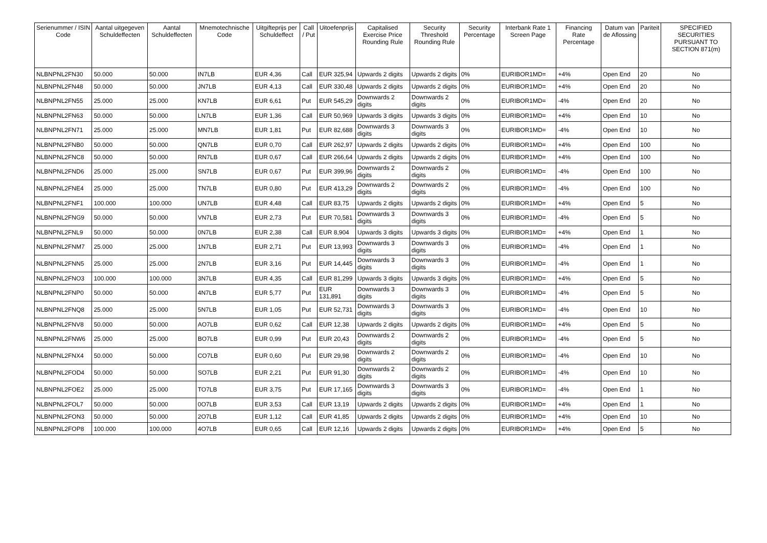| Serienummer / ISIN Code | Aantal uitgegeven Schuldeffecten | Aantal Schuldeffecten | Mnemotechnische Code | Uitgifteprijs per Schuldeffect | Call / Put | Uitoefenprijs | Capitalised Exercise Price Rounding Rule | Security Threshold Rounding Rule | Security Percentage | Interbank Rate 1 Screen Page | Financing Rate Percentage | Datum van de Aflossing | Pariteit | SPECIFIED SECURITIES PURSUANT TO SECTION 871(m) |
| --- | --- | --- | --- | --- | --- | --- | --- | --- | --- | --- | --- | --- | --- | --- |
| NLBNPNL2FN30 | 50.000 | 50.000 | IN7LB | EUR 4,36 | Call | EUR 325,94 | Upwards 2 digits | Upwards 2 digits | 0% | EURIBOR1MD= | +4% | Open End | 20 | No |
| NLBNPNL2FN48 | 50.000 | 50.000 | JN7LB | EUR 4,13 | Call | EUR 330,48 | Upwards 2 digits | Upwards 2 digits | 0% | EURIBOR1MD= | +4% | Open End | 20 | No |
| NLBNPNL2FN55 | 25.000 | 25.000 | KN7LB | EUR 6,61 | Put | EUR 545,29 | Downwards 2 digits | Downwards 2 digits | 0% | EURIBOR1MD= | -4% | Open End | 20 | No |
| NLBNPNL2FN63 | 50.000 | 50.000 | LN7LB | EUR 1,36 | Call | EUR 50,969 | Upwards 3 digits | Upwards 3 digits | 0% | EURIBOR1MD= | +4% | Open End | 10 | No |
| NLBNPNL2FN71 | 25.000 | 25.000 | MN7LB | EUR 1,81 | Put | EUR 82,688 | Downwards 3 digits | Downwards 3 digits | 0% | EURIBOR1MD= | -4% | Open End | 10 | No |
| NLBNPNL2FNB0 | 50.000 | 50.000 | QN7LB | EUR 0,70 | Call | EUR 262,97 | Upwards 2 digits | Upwards 2 digits | 0% | EURIBOR1MD= | +4% | Open End | 100 | No |
| NLBNPNL2FNC8 | 50.000 | 50.000 | RN7LB | EUR 0,67 | Call | EUR 266,64 | Upwards 2 digits | Upwards 2 digits | 0% | EURIBOR1MD= | +4% | Open End | 100 | No |
| NLBNPNL2FND6 | 25.000 | 25.000 | SN7LB | EUR 0,67 | Put | EUR 399,96 | Downwards 2 digits | Downwards 2 digits | 0% | EURIBOR1MD= | -4% | Open End | 100 | No |
| NLBNPNL2FNE4 | 25.000 | 25.000 | TN7LB | EUR 0,80 | Put | EUR 413,29 | Downwards 2 digits | Downwards 2 digits | 0% | EURIBOR1MD= | -4% | Open End | 100 | No |
| NLBNPNL2FNF1 | 100.000 | 100.000 | UN7LB | EUR 4,48 | Call | EUR 83,75 | Upwards 2 digits | Upwards 2 digits | 0% | EURIBOR1MD= | +4% | Open End | 5 | No |
| NLBNPNL2FNG9 | 50.000 | 50.000 | VN7LB | EUR 2,73 | Put | EUR 70,581 | Downwards 3 digits | Downwards 3 digits | 0% | EURIBOR1MD= | -4% | Open End | 5 | No |
| NLBNPNL2FNL9 | 50.000 | 50.000 | 0N7LB | EUR 2,38 | Call | EUR 8,904 | Upwards 3 digits | Upwards 3 digits | 0% | EURIBOR1MD= | +4% | Open End | 1 | No |
| NLBNPNL2FNM7 | 25.000 | 25.000 | 1N7LB | EUR 2,71 | Put | EUR 13,993 | Downwards 3 digits | Downwards 3 digits | 0% | EURIBOR1MD= | -4% | Open End | 1 | No |
| NLBNPNL2FNN5 | 25.000 | 25.000 | 2N7LB | EUR 3,16 | Put | EUR 14,445 | Downwards 3 digits | Downwards 3 digits | 0% | EURIBOR1MD= | -4% | Open End | 1 | No |
| NLBNPNL2FNO3 | 100.000 | 100.000 | 3N7LB | EUR 4,35 | Call | EUR 81,299 | Upwards 3 digits | Upwards 3 digits | 0% | EURIBOR1MD= | +4% | Open End | 5 | No |
| NLBNPNL2FNP0 | 50.000 | 50.000 | 4N7LB | EUR 5,77 | Put | EUR 131,891 | Downwards 3 digits | Downwards 3 digits | 0% | EURIBOR1MD= | -4% | Open End | 5 | No |
| NLBNPNL2FNQ8 | 25.000 | 25.000 | 5N7LB | EUR 1,05 | Put | EUR 52,731 | Downwards 3 digits | Downwards 3 digits | 0% | EURIBOR1MD= | -4% | Open End | 10 | No |
| NLBNPNL2FNV8 | 50.000 | 50.000 | AO7LB | EUR 0,62 | Call | EUR 12,38 | Upwards 2 digits | Upwards 2 digits | 0% | EURIBOR1MD= | +4% | Open End | 5 | No |
| NLBNPNL2FNW6 | 25.000 | 25.000 | BO7LB | EUR 0,99 | Put | EUR 20,43 | Downwards 2 digits | Downwards 2 digits | 0% | EURIBOR1MD= | -4% | Open End | 5 | No |
| NLBNPNL2FNX4 | 50.000 | 50.000 | CO7LB | EUR 0,60 | Put | EUR 29,98 | Downwards 2 digits | Downwards 2 digits | 0% | EURIBOR1MD= | -4% | Open End | 10 | No |
| NLBNPNL2FOD4 | 50.000 | 50.000 | SO7LB | EUR 2,21 | Put | EUR 91,30 | Downwards 2 digits | Downwards 2 digits | 0% | EURIBOR1MD= | -4% | Open End | 10 | No |
| NLBNPNL2FOE2 | 25.000 | 25.000 | TO7LB | EUR 3,75 | Put | EUR 17,165 | Downwards 3 digits | Downwards 3 digits | 0% | EURIBOR1MD= | -4% | Open End | 1 | No |
| NLBNPNL2FOL7 | 50.000 | 50.000 | 0O7LB | EUR 3,53 | Call | EUR 13,19 | Upwards 2 digits | Upwards 2 digits | 0% | EURIBOR1MD= | +4% | Open End | 1 | No |
| NLBNPNL2FON3 | 50.000 | 50.000 | 2O7LB | EUR 1,12 | Call | EUR 41,85 | Upwards 2 digits | Upwards 2 digits | 0% | EURIBOR1MD= | +4% | Open End | 10 | No |
| NLBNPNL2FOP8 | 100.000 | 100.000 | 4O7LB | EUR 0,65 | Call | EUR 12,16 | Upwards 2 digits | Upwards 2 digits | 0% | EURIBOR1MD= | +4% | Open End | 5 | No |